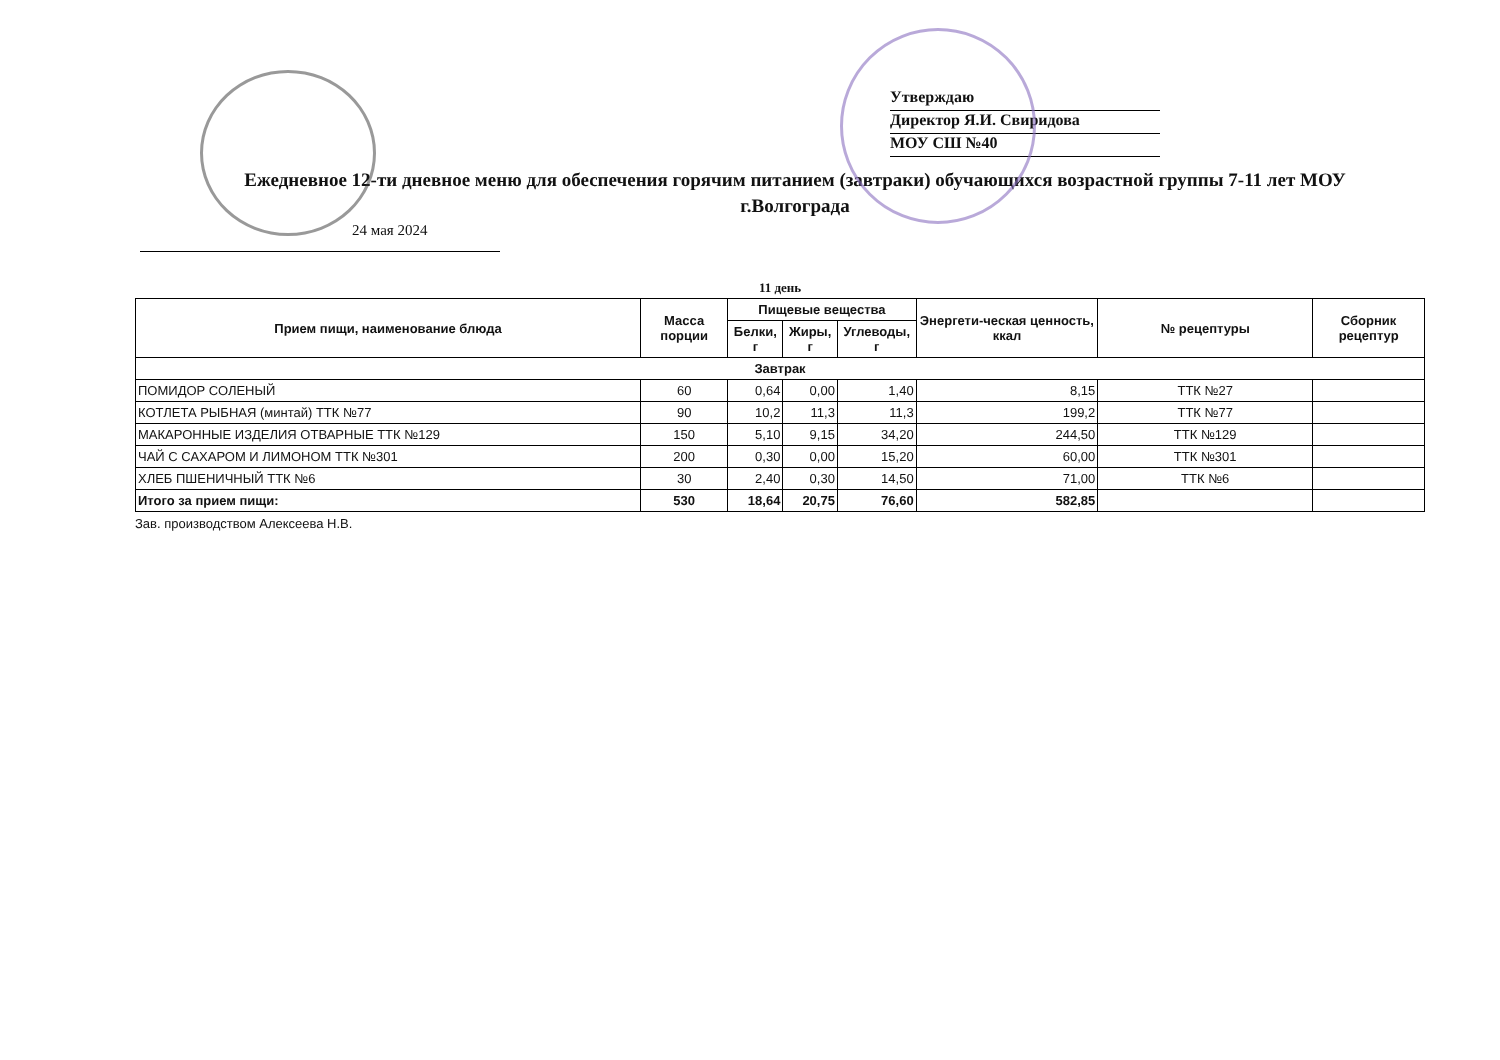Утверждаю
Директор Я.И. Свиридова
МОУ СШ №40
Ежедневное 12-ти дневное меню для обеспечения горячим питанием (завтраки) обучающихся возрастной группы 7-11 лет МОУ г.Волгограда
24 мая 2024
11 день
| Прием пищи, наименование блюда | Масса порции | Пищевые вещества | | | Энергети-ческая ценность, ккал | № рецептуры | Сборник рецептур |
| --- | --- | --- | --- | --- | --- | --- | --- |
| | | Белки, г | Жиры, г | Углеводы, г | | | |
| Завтрак | | | | | | | |
| ПОМИДОР СОЛЕНЫЙ | 60 | 0,64 | 0,00 | 1,40 | 8,15 | ТТК №27 | |
| КОТЛЕТА РЫБНАЯ (минтай) ТТК №77 | 90 | 10,2 | 11,3 | 11,3 | 199,2 | ТТК №77 | |
| МАКАРОННЫЕ ИЗДЕЛИЯ ОТВАРНЫЕ ТТК №129 | 150 | 5,10 | 9,15 | 34,20 | 244,50 | ТТК №129 | |
| ЧАЙ С САХАРОМ И ЛИМОНОМ ТТК №301 | 200 | 0,30 | 0,00 | 15,20 | 60,00 | ТТК №301 | |
| ХЛЕБ ПШЕНИЧНЫЙ ТТК №6 | 30 | 2,40 | 0,30 | 14,50 | 71,00 | ТТК №6 | |
| Итого за прием пищи: | 530 | 18,64 | 20,75 | 76,60 | 582,85 | | |
Зав. производством Алексеева Н.В.